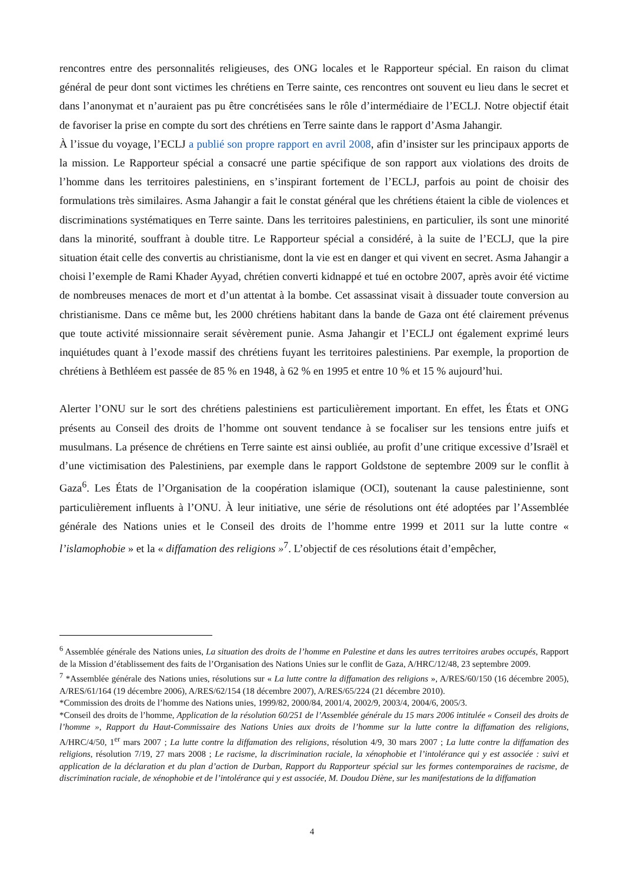rencontres entre des personnalités religieuses, des ONG locales et le Rapporteur spécial. En raison du climat général de peur dont sont victimes les chrétiens en Terre sainte, ces rencontres ont souvent eu lieu dans le secret et dans l’anonymat et n’auraient pas pu être concrétisées sans le rôle d’intermédiaire de l’ECLJ. Notre objectif était de favoriser la prise en compte du sort des chrétiens en Terre sainte dans le rapport d’Asma Jahangir.
À l’issue du voyage, l’ECLJ a publié son propre rapport en avril 2008, afin d’insister sur les principaux apports de la mission. Le Rapporteur spécial a consacré une partie spécifique de son rapport aux violations des droits de l’homme dans les territoires palestiniens, en s’inspirant fortement de l’ECLJ, parfois au point de choisir des formulations très similaires. Asma Jahangir a fait le constat général que les chrétiens étaient la cible de violences et discriminations systématiques en Terre sainte. Dans les territoires palestiniens, en particulier, ils sont une minorité dans la minorité, souffrant à double titre. Le Rapporteur spécial a considéré, à la suite de l’ECLJ, que la pire situation était celle des convertis au christianisme, dont la vie est en danger et qui vivent en secret. Asma Jahangir a choisi l’exemple de Rami Khader Ayyad, chrétien converti kidnappé et tué en octobre 2007, après avoir été victime de nombreuses menaces de mort et d’un attentat à la bombe. Cet assassinat visait à dissuader toute conversion au christianisme. Dans ce même but, les 2000 chrétiens habitant dans la bande de Gaza ont été clairement prévenus que toute activité missionnaire serait sévèrement punie. Asma Jahangir et l’ECLJ ont également exprimé leurs inquiétudes quant à l’exode massif des chrétiens fuyant les territoires palestiniens. Par exemple, la proportion de chrétiens à Bethléem est passée de 85 % en 1948, à 62 % en 1995 et entre 10 % et 15 % aujourd’hui.
Alerter l’ONU sur le sort des chrétiens palestiniens est particulièrement important. En effet, les États et ONG présents au Conseil des droits de l’homme ont souvent tendance à se focaliser sur les tensions entre juifs et musulmans. La présence de chrétiens en Terre sainte est ainsi oubliée, au profit d’une critique excessive d’Israël et d’une victimisation des Palestiniens, par exemple dans le rapport Goldstone de septembre 2009 sur le conflit à Gaza<sup>6</sup>. Les États de l’Organisation de la coopération islamique (OCI), soutenant la cause palestinienne, sont particulièrement influents à l’ONU. À leur initiative, une série de résolutions ont été adoptées par l’Assemblée générale des Nations unies et le Conseil des droits de l’homme entre 1999 et 2011 sur la lutte contre « l’islamophobie » et la « diffamation des religions »<sup>7</sup>. L’objectif de ces résolutions était d’empêcher,
<sup>6</sup> Assemblée générale des Nations unies, La situation des droits de l’homme en Palestine et dans les autres territoires arabes occupés, Rapport de la Mission d’établissement des faits de l’Organisation des Nations Unies sur le conflit de Gaza, A/HRC/12/48, 23 septembre 2009.
<sup>7</sup> *Assemblée générale des Nations unies, résolutions sur « La lutte contre la diffamation des religions », A/RES/60/150 (16 décembre 2005), A/RES/61/164 (19 décembre 2006), A/RES/62/154 (18 décembre 2007), A/RES/65/224 (21 décembre 2010).
*Commission des droits de l’homme des Nations unies, 1999/82, 2000/84, 2001/4, 2002/9, 2003/4, 2004/6, 2005/3.
*Conseil des droits de l’homme, Application de la résolution 60/251 de l’Assemblée générale du 15 mars 2006 intitulée « Conseil des droits de l’homme », Rapport du Haut-Commissaire des Nations Unies aux droits de l’homme sur la lutte contre la diffamation des religions, A/HRC/4/50, 1<sup>er</sup> mars 2007 ; La lutte contre la diffamation des religions, résolution 4/9, 30 mars 2007 ; La lutte contre la diffamation des religions, résolution 7/19, 27 mars 2008 ; Le racisme, la discrimination raciale, la xénophobie et l’intolérance qui y est associée : suivi et application de la déclaration et du plan d’action de Durban, Rapport du Rapporteur spécial sur les formes contemporaines de racisme, de discrimination raciale, de xénophobie et de l’intolérance qui y est associée, M. Doudou Diène, sur les manifestations de la diffamation
4